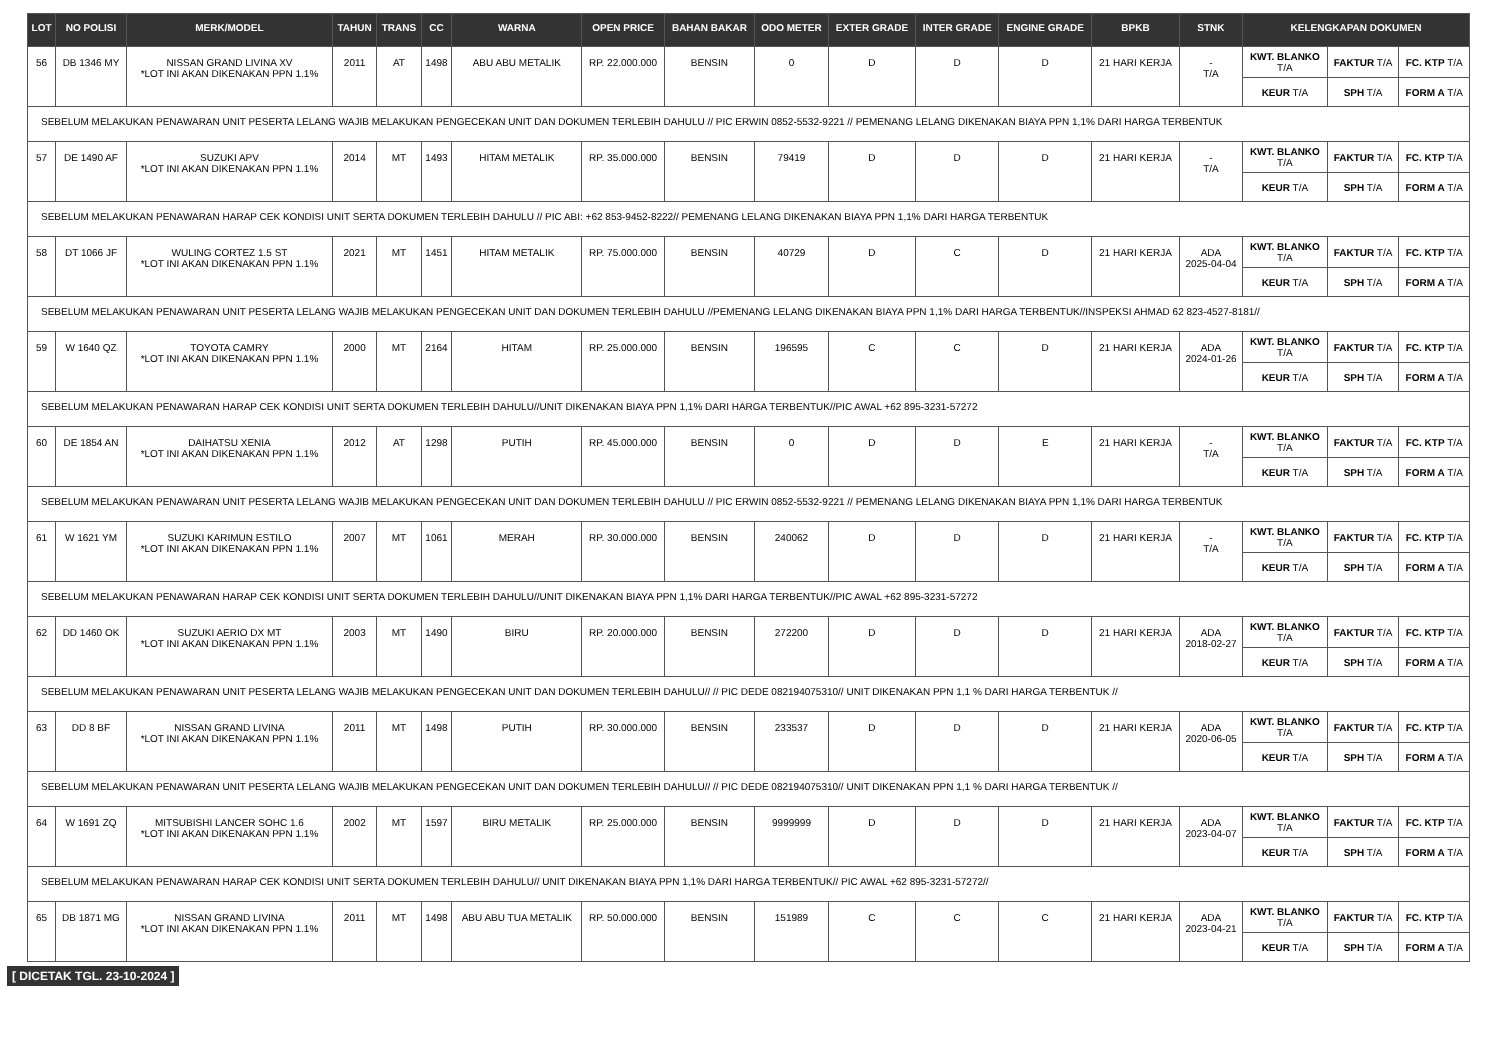| LOT | NO POLISI | MERK/MODEL | TAHUN | TRANS | CC | WARNA | OPEN PRICE | BAHAN BAKAR | ODO METER | EXTER GRADE | INTER GRADE | ENGINE GRADE | BPKB | STNK | KELENGKAPAN DOKUMEN | | |
| --- | --- | --- | --- | --- | --- | --- | --- | --- | --- | --- | --- | --- | --- | --- | --- | --- | --- |
| 56 | DB 1346 MY | NISSAN GRAND LIVINA XV *LOT INI AKAN DIKENAKAN PPN 1.1% | 2011 | AT | 1498 | ABU ABU METALIK | RP. 22.000.000 | BENSIN | 0 | D | D | D | 21 HARI KERJA | - T/A | KWT. BLANKO T/A | FAKTUR T/A | FC. KTP T/A |
| | | | | | | | | | | | | | | | KEUR T/A | SPH T/A | FORM A T/A |
| SEBELUM MELAKUKAN PENAWARAN UNIT PESERTA LELANG WAJIB MELAKUKAN PENGECEKAN UNIT DAN DOKUMEN TERLEBIH DAHULU // PIC ERWIN 0852-5532-9221 // PEMENANG LELANG DIKENAKAN BIAYA PPN 1,1% DARI HARGA TERBENTUK | | | | | | | | | | | | | | | | | |
| 57 | DE 1490 AF | SUZUKI APV *LOT INI AKAN DIKENAKAN PPN 1.1% | 2014 | MT | 1493 | HITAM METALIK | RP. 35.000.000 | BENSIN | 79419 | D | D | D | 21 HARI KERJA | - T/A | KWT. BLANKO T/A | FAKTUR T/A | FC. KTP T/A |
| | | | | | | | | | | | | | | | KEUR T/A | SPH T/A | FORM A T/A |
| SEBELUM MELAKUKAN PENAWARAN HARAP CEK KONDISI UNIT SERTA DOKUMEN TERLEBIH DAHULU // PIC ABI: +62 853-9452-8222// PEMENANG LELANG DIKENAKAN BIAYA PPN 1,1% DARI HARGA TERBENTUK | | | | | | | | | | | | | | | | | |
| 58 | DT 1066 JF | WULING CORTEZ 1.5 ST *LOT INI AKAN DIKENAKAN PPN 1.1% | 2021 | MT | 1451 | HITAM METALIK | RP. 75.000.000 | BENSIN | 40729 | D | C | D | 21 HARI KERJA | ADA 2025-04-04 | KWT. BLANKO T/A | FAKTUR T/A | FC. KTP T/A |
| | | | | | | | | | | | | | | | KEUR T/A | SPH T/A | FORM A T/A |
| SEBELUM MELAKUKAN PENAWARAN UNIT PESERTA LELANG WAJIB MELAKUKAN PENGECEKAN UNIT DAN DOKUMEN TERLEBIH DAHULU //PEMENANG LELANG DIKENAKAN BIAYA PPN 1,1% DARI HARGA TERBENTUK//INSPEKSI AHMAD 62 823-4527-8181// | | | | | | | | | | | | | | | | | |
| 59 | W 1640 QZ | TOYOTA CAMRY *LOT INI AKAN DIKENAKAN PPN 1.1% | 2000 | MT | 2164 | HITAM | RP. 25.000.000 | BENSIN | 196595 | C | C | D | 21 HARI KERJA | ADA 2024-01-26 | KWT. BLANKO T/A | FAKTUR T/A | FC. KTP T/A |
| | | | | | | | | | | | | | | | KEUR T/A | SPH T/A | FORM A T/A |
| SEBELUM MELAKUKAN PENAWARAN HARAP CEK KONDISI UNIT SERTA DOKUMEN TERLEBIH DAHULU//UNIT DIKENAKAN BIAYA PPN 1,1% DARI HARGA TERBENTUK//PIC AWAL +62 895-3231-57272 | | | | | | | | | | | | | | | | | |
| 60 | DE 1854 AN | DAIHATSU XENIA *LOT INI AKAN DIKENAKAN PPN 1.1% | 2012 | AT | 1298 | PUTIH | RP. 45.000.000 | BENSIN | 0 | D | D | E | 21 HARI KERJA | - T/A | KWT. BLANKO T/A | FAKTUR T/A | FC. KTP T/A |
| | | | | | | | | | | | | | | | KEUR T/A | SPH T/A | FORM A T/A |
| SEBELUM MELAKUKAN PENAWARAN UNIT PESERTA LELANG WAJIB MELAKUKAN PENGECEKAN UNIT DAN DOKUMEN TERLEBIH DAHULU // PIC ERWIN 0852-5532-9221 // PEMENANG LELANG DIKENAKAN BIAYA PPN 1,1% DARI HARGA TERBENTUK | | | | | | | | | | | | | | | | | |
| 61 | W 1621 YM | SUZUKI KARIMUN ESTILO *LOT INI AKAN DIKENAKAN PPN 1.1% | 2007 | MT | 1061 | MERAH | RP. 30.000.000 | BENSIN | 240062 | D | D | D | 21 HARI KERJA | - T/A | KWT. BLANKO T/A | FAKTUR T/A | FC. KTP T/A |
| | | | | | | | | | | | | | | | KEUR T/A | SPH T/A | FORM A T/A |
| SEBELUM MELAKUKAN PENAWARAN HARAP CEK KONDISI UNIT SERTA DOKUMEN TERLEBIH DAHULU//UNIT DIKENAKAN BIAYA PPN 1,1% DARI HARGA TERBENTUK//PIC AWAL +62 895-3231-57272 | | | | | | | | | | | | | | | | | |
| 62 | DD 1460 OK | SUZUKI AERIO DX MT *LOT INI AKAN DIKENAKAN PPN 1.1% | 2003 | MT | 1490 | BIRU | RP. 20.000.000 | BENSIN | 272200 | D | D | D | 21 HARI KERJA | ADA 2018-02-27 | KWT. BLANKO T/A | FAKTUR T/A | FC. KTP T/A |
| | | | | | | | | | | | | | | | KEUR T/A | SPH T/A | FORM A T/A |
| SEBELUM MELAKUKAN PENAWARAN UNIT PESERTA LELANG WAJIB MELAKUKAN PENGECEKAN UNIT DAN DOKUMEN TERLEBIH DAHULU// // PIC DEDE 082194075310// UNIT DIKENAKAN PPN 1,1 % DARI HARGA TERBENTUK // | | | | | | | | | | | | | | | | | |
| 63 | DD 8 BF | NISSAN GRAND LIVINA *LOT INI AKAN DIKENAKAN PPN 1.1% | 2011 | MT | 1498 | PUTIH | RP. 30.000.000 | BENSIN | 233537 | D | D | D | 21 HARI KERJA | ADA 2020-06-05 | KWT. BLANKO T/A | FAKTUR T/A | FC. KTP T/A |
| | | | | | | | | | | | | | | | KEUR T/A | SPH T/A | FORM A T/A |
| SEBELUM MELAKUKAN PENAWARAN UNIT PESERTA LELANG WAJIB MELAKUKAN PENGECEKAN UNIT DAN DOKUMEN TERLEBIH DAHULU// // PIC DEDE 082194075310// UNIT DIKENAKAN PPN 1,1 % DARI HARGA TERBENTUK // | | | | | | | | | | | | | | | | | |
| 64 | W 1691 ZQ | MITSUBISHI LANCER SOHC 1.6 *LOT INI AKAN DIKENAKAN PPN 1.1% | 2002 | MT | 1597 | BIRU METALIK | RP. 25.000.000 | BENSIN | 9999999 | D | D | D | 21 HARI KERJA | ADA 2023-04-07 | KWT. BLANKO T/A | FAKTUR T/A | FC. KTP T/A |
| | | | | | | | | | | | | | | | KEUR T/A | SPH T/A | FORM A T/A |
| SEBELUM MELAKUKAN PENAWARAN HARAP CEK KONDISI UNIT SERTA DOKUMEN TERLEBIH DAHULU// UNIT DIKENAKAN BIAYA PPN 1,1% DARI HARGA TERBENTUK// PIC AWAL +62 895-3231-57272// | | | | | | | | | | | | | | | | | |
| 65 | DB 1871 MG | NISSAN GRAND LIVINA *LOT INI AKAN DIKENAKAN PPN 1.1% | 2011 | MT | 1498 | ABU ABU TUA METALIK | RP. 50.000.000 | BENSIN | 151989 | C | C | C | 21 HARI KERJA | ADA 2023-04-21 | KWT. BLANKO T/A | FAKTUR T/A | FC. KTP T/A |
| | | | | | | | | | | | | | | | KEUR T/A | SPH T/A | FORM A T/A |
[ DICETAK TGL. 23-10-2024 ]